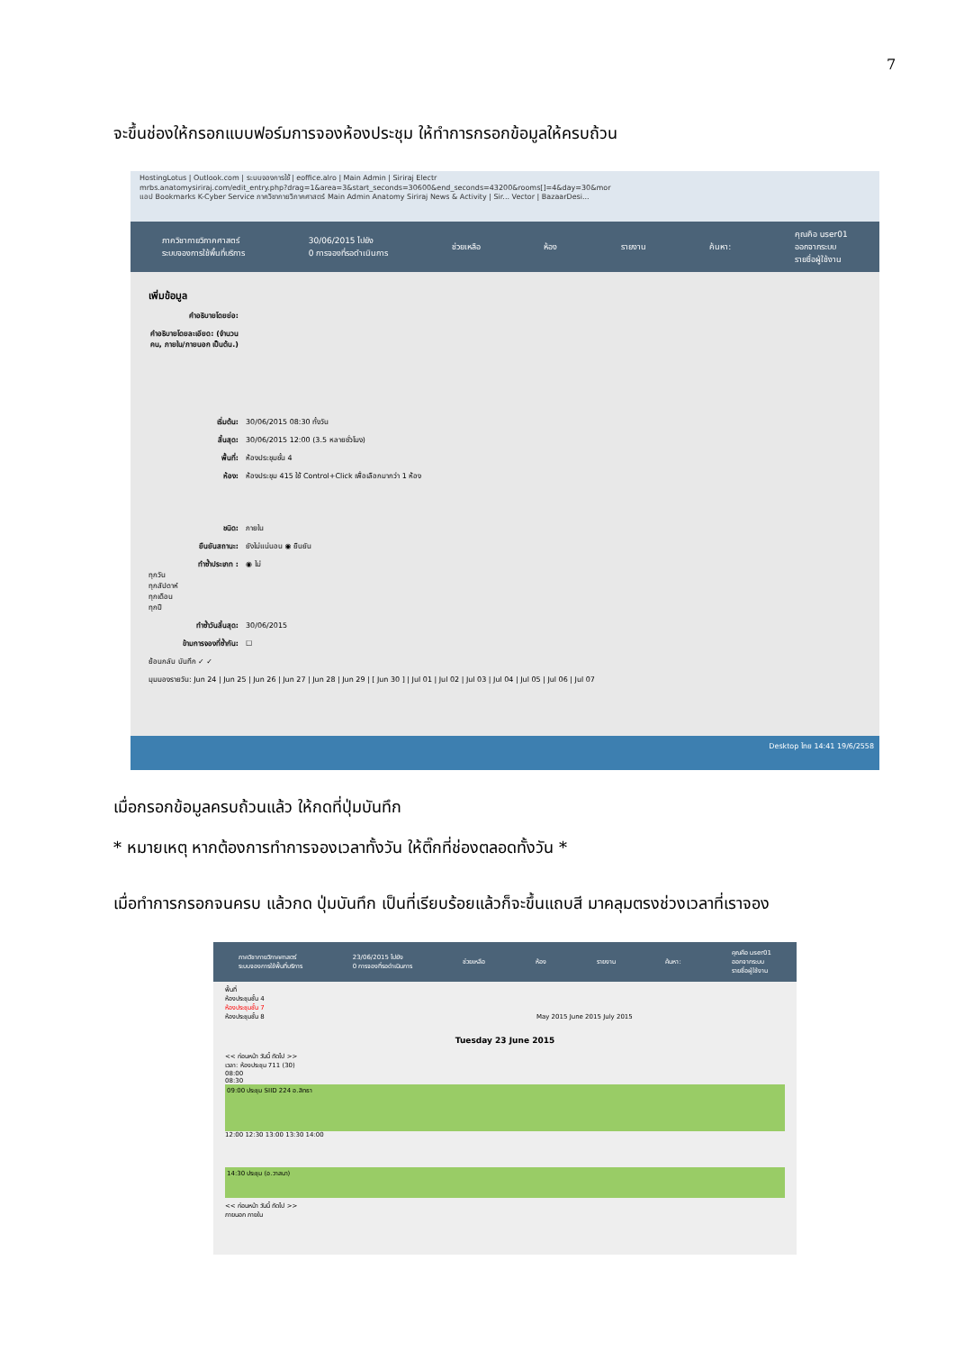7
จะขึ้นช่องให้กรอกแบบฟอร์มการจองห้องประชุม ให้ทำการกรอกข้อมูลให้ครบถ้วน
HostingLotus | Outlook.com | ระบบจองการใช้ | eoffice.alro | Main Admin | Siriraj Electr
mrbs.anatomysiriraj.com/edit_entry.php?drag=1&area=3&start_seconds=30600&end_seconds=43200&rooms[]=4&day=30&mor
แอป Bookmarks K-Cyber Service ภาควิชากายวิภาคศาสตร์ Main Admin Anatomy Siriraj News & Activity | Sir... Vector | BazaarDesi...
ภาควิชากายวิภาคศาสตร์
ระบบจองการใช้พื้นที่บริการ 30/06/2015 ไปยัง
0 การจองที่รอดำเนินการ ช่วยเหลือ ห้อง รายงาน ค้นหา: คุณคือ user01
ออกจากระบบ
รายชื่อผู้ใช้งาน
เพิ่มข้อมูล
คำอธิบายโดยย่อ:
คำอธิบายโดยละเอียด: (จำนวนคน, ภายใน/ภายนอก เป็นต้น.)
เริ่มต้น: 30/06/2015 08:30 ทั้งวัน
สิ้นสุด: 30/06/2015 12:00 (3.5 หลายชั่วโมง)
พื้นที่: ห้องประชุมชั้น 4
ห้อง: ห้องประชุม 415 ใช้ Control+Click เพื่อเลือกมากว่า 1 ห้อง
ชนิด: ภายใน
ยืนยันสถานะ: ยังไม่แน่นอน ◉ ยืนยัน
ทำซ้ำประเภท : ◉ ไม่
ทุกวัน
ทุกสัปดาห์
ทุกเดือน
ทุกปี
ทำซ้ำวันสิ้นสุด: 30/06/2015
ข้ามการจองที่ซ้ำกัน: ☐
ย้อนกลับ บันทึก ✓ ✓
มุมมองรายวัน: Jun 24 | Jun 25 | Jun 26 | Jun 27 | Jun 28 | Jun 29 | [ Jun 30 ] | Jul 01 | Jul 02 | Jul 03 | Jul 04 | Jul 05 | Jul 06 | Jul 07
Desktop ไทย 14:41 19/6/2558
เมื่อกรอกข้อมูลครบถ้วนแล้ว ให้กดที่ปุ่มบันทึก
* หมายเหตุ หากต้องการทำการจองเวลาทั้งวัน ให้ติ๊กที่ช่องตลอดทั้งวัน *
เมื่อทำการกรอกจนครบ แล้วกด ปุ่มบันทึก เป็นที่เรียบร้อยแล้วก็จะขึ้นแถบสี มาคลุมตรงช่วงเวลาที่เราจอง
ภาควิชากายวิภาคศาสตร์
ระบบจองการใช้พื้นที่บริการ 23/06/2015 ไปยัง
0 การจองที่รอดำเนินการ ช่วยเหลือ ห้อง รายงาน ค้นหา: คุณคือ user01
ออกจากระบบ
รายชื่อผู้ใช้งาน
พื้นที่
ห้องประชุมชั้น 4
ห้องประชุมชั้น 7
ห้องประชุมชั้น 8 May 2015 June 2015 July 2015
Tuesday 23 June 2015
<< ก่อนหน้า วันนี้ ถัดไป >>
เวลา: ห้องประชุม 711 (30)
08:00
08:30
09:00 ประชุม SIID 224 อ.สิทธา
12:00 12:30 13:00 13:30 14:00
14:30 ประชุม (อ.วาสนา)
<< ก่อนหน้า วันนี้ ถัดไป >>
ภายนอก ภายใน